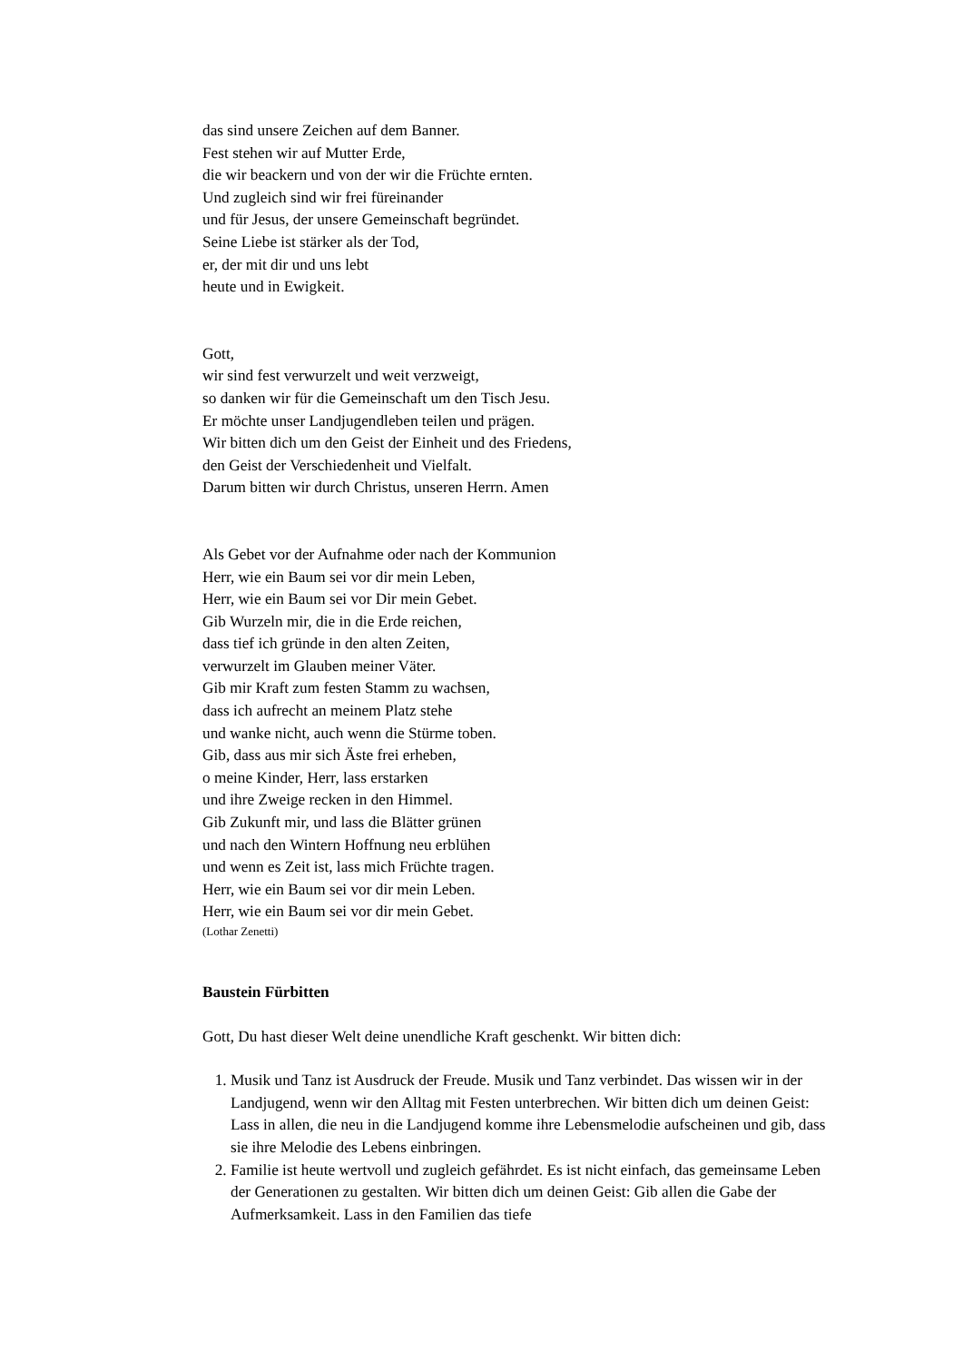das sind unsere Zeichen auf dem Banner.
Fest stehen wir auf Mutter Erde,
die wir beackern und von der wir die Früchte ernten.
Und zugleich sind wir frei füreinander
und für Jesus, der unsere Gemeinschaft begründet.
Seine Liebe ist stärker als der Tod,
er, der mit dir und uns lebt
heute und in Ewigkeit.
Gott,
wir sind fest verwurzelt und weit verzweigt,
so danken wir für die Gemeinschaft um den Tisch Jesu.
Er möchte unser Landjugendleben teilen und prägen.
Wir bitten dich um den Geist der Einheit und des Friedens,
den Geist der Verschiedenheit und Vielfalt.
Darum bitten wir durch Christus, unseren Herrn. Amen
Als Gebet vor der Aufnahme oder nach der Kommunion
Herr, wie ein Baum sei vor dir mein Leben,
Herr, wie ein Baum sei vor Dir mein Gebet.
Gib Wurzeln mir, die in die Erde reichen,
dass tief ich gründe in den alten Zeiten,
verwurzelt im Glauben meiner Väter.
Gib mir Kraft zum festen Stamm zu wachsen,
dass ich aufrecht an meinem Platz stehe
und wanke nicht, auch wenn die Stürme toben.
Gib, dass aus mir sich Äste frei erheben,
o meine Kinder, Herr, lass erstarken
und ihre Zweige recken in den Himmel.
Gib Zukunft mir, und lass die Blätter grünen
und nach den Wintern Hoffnung neu erblühen
und wenn es Zeit ist, lass mich Früchte tragen.
Herr, wie ein Baum sei vor dir mein Leben.
Herr, wie ein Baum sei vor dir mein Gebet.
(Lothar Zenetti)
Baustein Fürbitten
Gott, Du hast dieser Welt deine unendliche Kraft geschenkt. Wir bitten dich:
1. Musik und Tanz ist Ausdruck der Freude. Musik und Tanz verbindet. Das wissen wir in der Landjugend, wenn wir den Alltag mit Festen unterbrechen. Wir bitten dich um deinen Geist: Lass in allen, die neu in die Landjugend komme ihre Lebensmelodie aufscheinen und gib, dass sie ihre Melodie des Lebens einbringen.
2. Familie ist heute wertvoll und zugleich gefährdet. Es ist nicht einfach, das gemeinsame Leben der Generationen zu gestalten. Wir bitten dich um deinen Geist: Gib allen die Gabe der Aufmerksamkeit. Lass in den Familien das tiefe